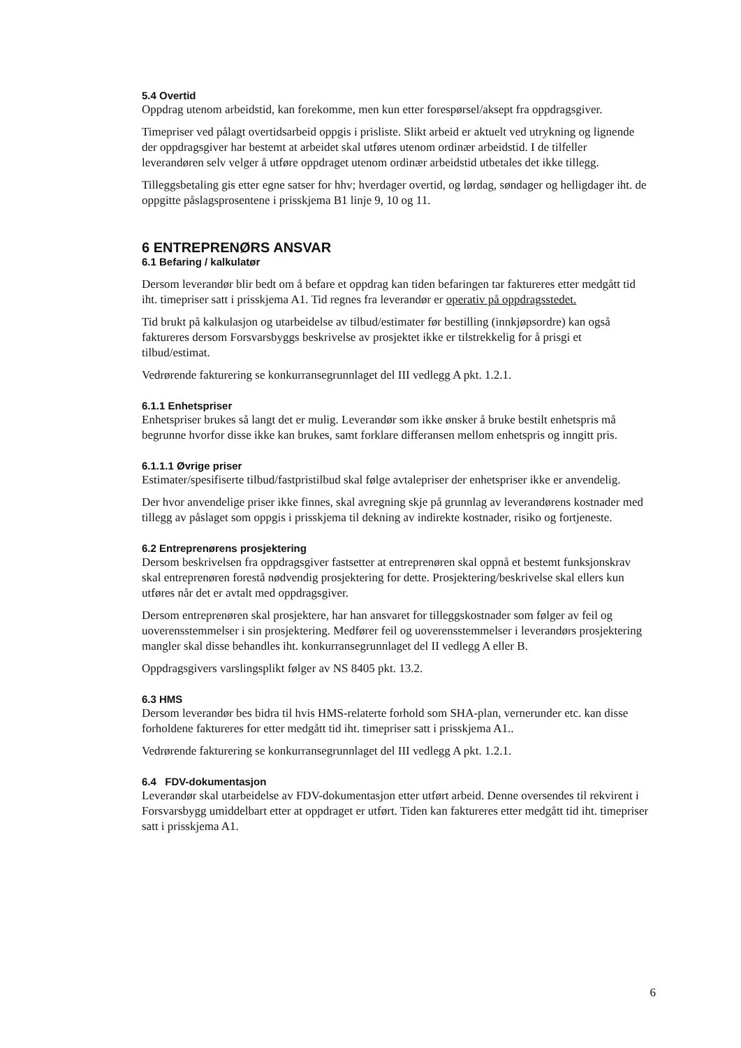5.4 Overtid
Oppdrag utenom arbeidstid, kan forekomme, men kun etter forespørsel/aksept fra oppdragsgiver.
Timepriser ved pålagt overtidsarbeid oppgis i prisliste. Slikt arbeid er aktuelt ved utrykning og lignende der oppdragsgiver har bestemt at arbeidet skal utføres utenom ordinær arbeidstid. I de tilfeller leverandøren selv velger å utføre oppdraget utenom ordinær arbeidstid utbetales det ikke tillegg.
Tilleggsbetaling gis etter egne satser for hhv; hverdager overtid, og lørdag, søndager og helligdager iht. de oppgitte påslagsprosentene i prisskjema B1 linje 9, 10 og 11.
6 ENTREPRENØRS ANSVAR
6.1 Befaring / kalkulatør
Dersom leverandør blir bedt om å befare et oppdrag kan tiden befaringen tar faktureres etter medgått tid iht. timepriser satt i prisskjema A1. Tid regnes fra leverandør er operativ på oppdragsstedet.
Tid brukt på kalkulasjon og utarbeidelse av tilbud/estimater før bestilling (innkjøpsordre) kan også faktureres dersom Forsvarsbyggs beskrivelse av prosjektet ikke er tilstrekkelig for å prisgi et tilbud/estimat.
Vedrørende fakturering se konkurransegrunnlaget del III vedlegg A pkt. 1.2.1.
6.1.1 Enhetspriser
Enhetspriser brukes så langt det er mulig. Leverandør som ikke ønsker å bruke bestilt enhetspris må begrunne hvorfor disse ikke kan brukes, samt forklare differansen mellom enhetspris og inngitt pris.
6.1.1.1 Øvrige priser
Estimater/spesifiserte tilbud/fastpristilbud skal følge avtalepriser der enhetspriser ikke er anvendelig.
Der hvor anvendelige priser ikke finnes, skal avregning skje på grunnlag av leverandørens kostnader med tillegg av påslaget som oppgis i prisskjema til dekning av indirekte kostnader, risiko og fortjeneste.
6.2 Entreprenørens prosjektering
Dersom beskrivelsen fra oppdragsgiver fastsetter at entreprenøren skal oppnå et bestemt funksjonskrav skal entreprenøren forestå nødvendig prosjektering for dette. Prosjektering/beskrivelse skal ellers kun utføres når det er avtalt med oppdragsgiver.
Dersom entreprenøren skal prosjektere, har han ansvaret for tilleggskostnader som følger av feil og uoverensstemmelser i sin prosjektering. Medfører feil og uoverensstemmelser i leverandørs prosjektering mangler skal disse behandles iht. konkurransegrunnlaget del II vedlegg A eller B.
Oppdragsgivers varslingsplikt følger av NS 8405 pkt. 13.2.
6.3 HMS
Dersom leverandør bes bidra til hvis HMS-relaterte forhold som SHA-plan, vernerunder etc. kan disse forholdene faktureres for etter medgått tid iht. timepriser satt i prisskjema A1..
Vedrørende fakturering se konkurransegrunnlaget del III vedlegg A pkt. 1.2.1.
6.4 FDV-dokumentasjon
Leverandør skal utarbeidelse av FDV-dokumentasjon etter utført arbeid. Denne oversendes til rekvirent i Forsvarsbygg umiddelbart etter at oppdraget er utført. Tiden kan faktureres etter medgått tid iht. timepriser satt i prisskjema A1.
6